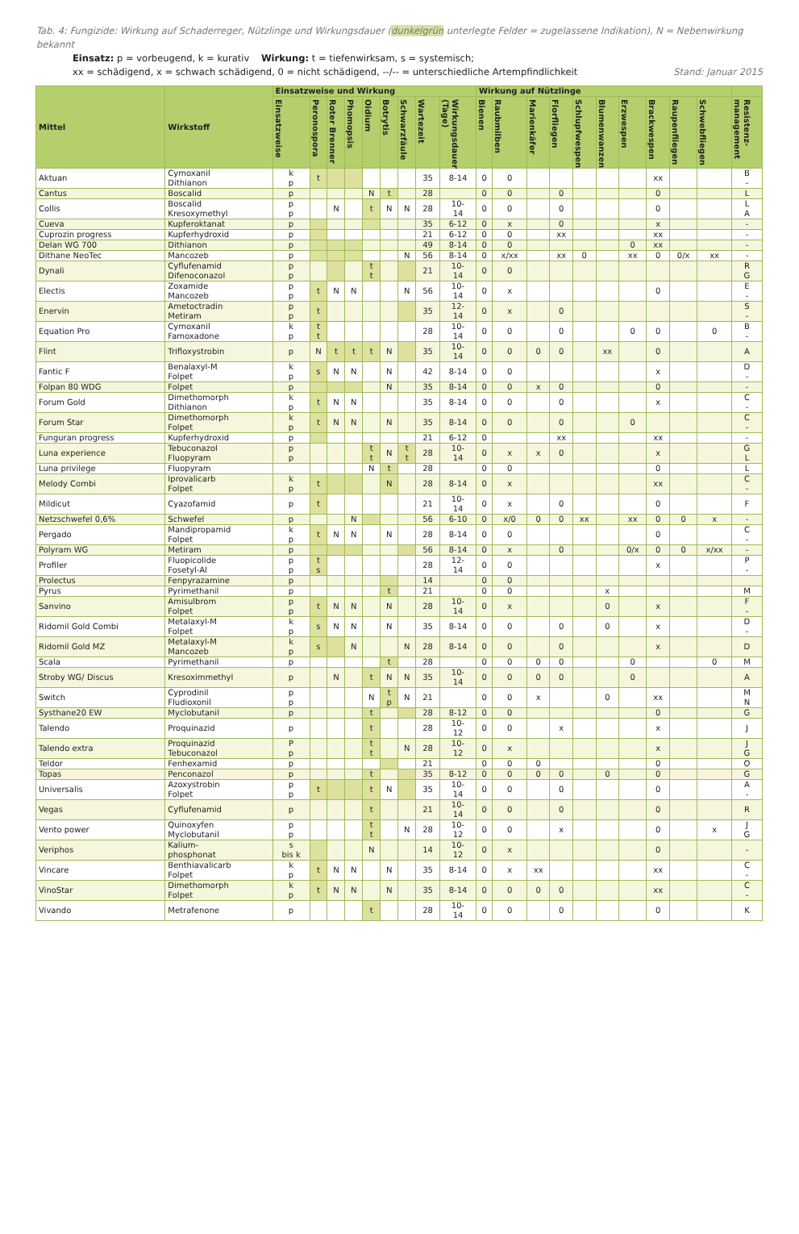Tab. 4: Fungizide: Wirkung auf Schaderreger, Nützlinge und Wirkungsdauer (dunkelgrün unterlegte Felder = zugelassene Indikation), N = Nebenwirkung bekannt
Einsatz: p = vorbeugend, k = kurativ Wirkung: t = tiefenwirksam, s = systemisch;
xx = schädigend, x = schwach schädigend, 0 = nicht schädigend, --/-- = unterschiedliche Artempfindlichkeit Stand: Januar 2015
| Mittel | Wirkstoff | Einsatzweise und Wirkung | | | | | | | | | Wirkung auf Nützlinge | | | | | | | | | | |
| --- | --- | --- | --- | --- | --- | --- | --- | --- | --- | --- | --- | --- | --- | --- | --- | --- | --- | --- | --- | --- | --- |
| | | Einsatzweise | Peronospora | Roter Brenner | Phomopsis | Oidium | Botrytis | Schwarzfäule | Wartezeit | Wirkungsdauer (Tage) | Bienen | Raubmilben | Marienkäfer | Florfliegen | Schlupfwespen | Blumenwanzen | Erzwespen | Brackwespen | Raupenfliegen | Schwebfliegen | Resistenz-management |
| Aktuan | Cymoxanil Dithianon | k p | t | | | | | | 35 | 8-14 | 0 | 0 | | | | | | xx | | | B - |
| Cantus | Boscalid | p | | | | N | t | | 28 | | 0 | 0 | | 0 | | | | 0 | | | L |
| Collis | Boscalid Kresoxymethyl | p p | | N | | t | N | N | 28 | 10- 14 | 0 | 0 | | 0 | | | | 0 | | | L A |
| Cueva | Kupferoktanat | p | | | | | | | 35 | 6-12 | 0 | x | | 0 | | | | x | | | - |
| Cuprozin progress | Kupferhydroxid | p | | | | | | | 21 | 6-12 | 0 | 0 | | xx | | | | xx | | | - |
| Delan WG 700 | Dithianon | p | | | | | | | 49 | 8-14 | 0 | 0 | | | | | 0 | xx | | | - |
| Dithane NeoTec | Mancozeb | p | | | | | | N | 56 | 8-14 | 0 | x/xx | | xx | 0 | | xx | 0 | 0/x | xx | - |
| Dynali | Cyflufenamid Difenoconazol | p p | | | | t t | | | 21 | 10- 14 | 0 | 0 | | | | | | | | | R G |
| Electis | Zoxamide Mancozeb | p p | t | N | N | | | N | 56 | 10- 14 | 0 | x | | | | | | 0 | | | E - |
| Enervin | Ametoctradin Metiram | p p | t | | | | | | 35 | 12- 14 | 0 | x | | 0 | | | | | | | S - |
| Equation Pro | Cymoxanil Famoxadone | k p | t t | | | | | | 28 | 10- 14 | 0 | 0 | | 0 | | | 0 | 0 | | 0 | B - |
| Flint | Trifloxystrobin | p | N | t | t | t | N | | 35 | 10- 14 | 0 | 0 | 0 | 0 | | xx | | 0 | | | A |
| Fantic F | Benalaxyl-M Folpet | k p | s | N | N | | N | | 42 | 8-14 | 0 | 0 | | | | | | x | | | D - |
| Folpan 80 WDG | Folpet | p | | | | | N | | 35 | 8-14 | 0 | 0 | x | 0 | | | | 0 | | | - |
| Forum Gold | Dimethomorph Dithianon | k p | t | N | N | | | | 35 | 8-14 | 0 | 0 | | 0 | | | | x | | | C - |
| Forum Star | Dimethomorph Folpet | k p | t | N | N | | N | | 35 | 8-14 | 0 | 0 | | 0 | | | 0 | | | | C - |
| Funguran progress | Kupferhydroxid | p | | | | | | | 21 | 6-12 | 0 | | | xx | | | | xx | | | - |
| Luna experience | Tebuconazol Fluopyram | p p | | | | t t | N | t t | 28 | 10- 14 | 0 | x | x | 0 | | | | x | | | G L |
| Luna privilege | Fluopyram | | | | | N | t | | 28 | | 0 | 0 | | | | | | 0 | | | L |
| Melody Combi | Iprovalicarb Folpet | k p | t | | | | N | | 28 | 8-14 | 0 | x | | | | | | xx | | | C - |
| Mildicut | Cyazofamid | p | t | | | | | | 21 | 10- 14 | 0 | x | | 0 | | | | 0 | | | F |
| Netzschwefel 0,6% | Schwefel | p | | | N | | | | 56 | 6-10 | 0 | x/0 | 0 | 0 | xx | | xx | 0 | 0 | x | - |
| Pergado | Mandipropamid Folpet | k p | t | N | N | | N | | 28 | 8-14 | 0 | 0 | | | | | | 0 | | | C - |
| Polyram WG | Metiram | p | | | | | | | 56 | 8-14 | 0 | x | | 0 | | | 0/x | 0 | 0 | x/xx | - |
| Profiler | Fluopicolide Fosetyl-Al | p p | t s | | | | | | 28 | 12- 14 | 0 | 0 | | | | | | x | | | P - |
| Prolectus | Fenpyrazamine | p | | | | | | | 14 | | 0 | 0 | | | | | | | | | |
| Pyrus | Pyrimethanil | p | | | | | t | | 21 | | 0 | 0 | | | | x | | | | | M |
| Sanvino | Amisulbrom Folpet | p p | t | N | N | | N | | 28 | 10- 14 | 0 | x | | | | 0 | | x | | | F - |
| Ridomil Gold Combi | Metalaxyl-M Folpet | k p | s | N | N | | N | | 35 | 8-14 | 0 | 0 | | 0 | | 0 | | x | | | D - |
| Ridomil Gold MZ | Metalaxyl-M Mancozeb | k p | s | | N | | | N | 28 | 8-14 | 0 | 0 | | 0 | | | | x | | | D |
| Scala | Pyrimethanil | p | | | | | t | | 28 | | 0 | 0 | 0 | 0 | | | 0 | | | 0 | M |
| Stroby WG/ Discus | Kresoximmethyl | p | | N | | t | N | N | 35 | 10- 14 | 0 | 0 | 0 | 0 | | | 0 | | | | A |
| Switch | Cyprodinil Fludioxonil | p p | | | | N | t p | N | 21 | | 0 | 0 | x | | | 0 | | xx | | | M N |
| Systhane20 EW | Myclobutanil | p | | | | t | | | 28 | 8-12 | 0 | 0 | | | | | | 0 | | | G |
| Talendo | Proquinazid | p | | | | t | | | 28 | 10- 12 | 0 | 0 | | x | | | | x | | | J |
| Talendo extra | Proquinazid Tebuconazol | P p | | | | t t | | N | 28 | 10- 12 | 0 | x | | | | | | x | | | J G |
| Teldor | Fenhexamid | p | | | | | | | 21 | | 0 | 0 | 0 | | | | | 0 | | | O |
| Topas | Penconazol | p | | | | t | | | 35 | 8-12 | 0 | 0 | 0 | 0 | | 0 | | 0 | | | G |
| Universalis | Azoxystrobin Folpet | p p | t | | | t | N | | 35 | 10- 14 | 0 | 0 | | 0 | | | | 0 | | | A - |
| Vegas | Cyflufenamid | p | | | | t | | | 21 | 10- 14 | 0 | 0 | | 0 | | | | 0 | | | R |
| Vento power | Quinoxyfen Myclobutanil | p p | | | | t t | | N | 28 | 10- 12 | 0 | 0 | | x | | | | 0 | | x | J G |
| Veriphos | Kalium- phosphonat | s bis k | | | | N | | | 14 | 10- 12 | 0 | x | | | | | | 0 | | | - |
| Vincare | Benthiavalicarb Folpet | k p | t | N | N | | N | | 35 | 8-14 | 0 | x | xx | | | | | xx | | | C - |
| VinoStar | Dimethomorph Folpet | k p | t | N | N | | N | | 35 | 8-14 | 0 | 0 | 0 | 0 | | | | xx | | | C - |
| Vivando | Metrafenone | p | | | | t | | | 28 | 10- 14 | 0 | 0 | | 0 | | | | 0 | | | K |